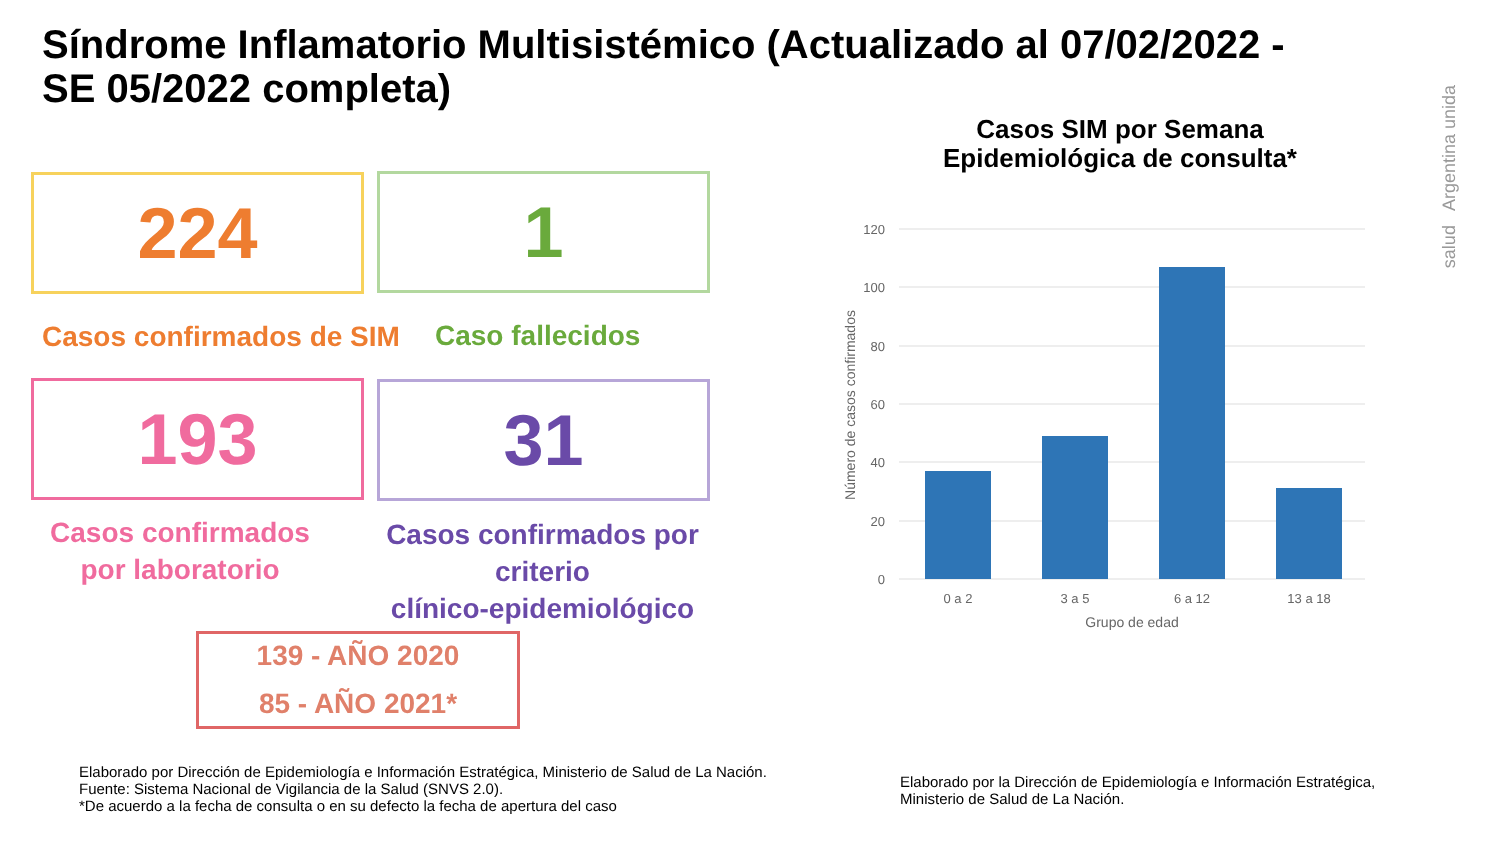Síndrome Inflamatorio Multisistémico (Actualizado al 07/02/2022 -
SE 05/2022 completa)
224 1
Casos confirmados de SIM Caso fallecidos
193 31
Casos confirmados
por laboratorio
Casos confirmados por criterio
clínico-epidemiológico
139 - AÑO 2020
85 - AÑO 2021*
Elaborado por Dirección de Epidemiología e Información Estratégica, Ministerio de Salud de La Nación.
Fuente: Sistema Nacional de Vigilancia de la Salud (SNVS 2.0).
*De acuerdo a la fecha de consulta o en su defecto la fecha de apertura del caso
Casos SIM por Semana Epidemiológica de consulta*
120
100
80
60
40
20
0
0 a 2
3 a 5
6 a 12
13 a 18
Grupo de edad
Número de casos confirmados
Elaborado por la Dirección de Epidemiología e Información Estratégica,
Ministerio de Salud de La Nación.
salud Argentina unida